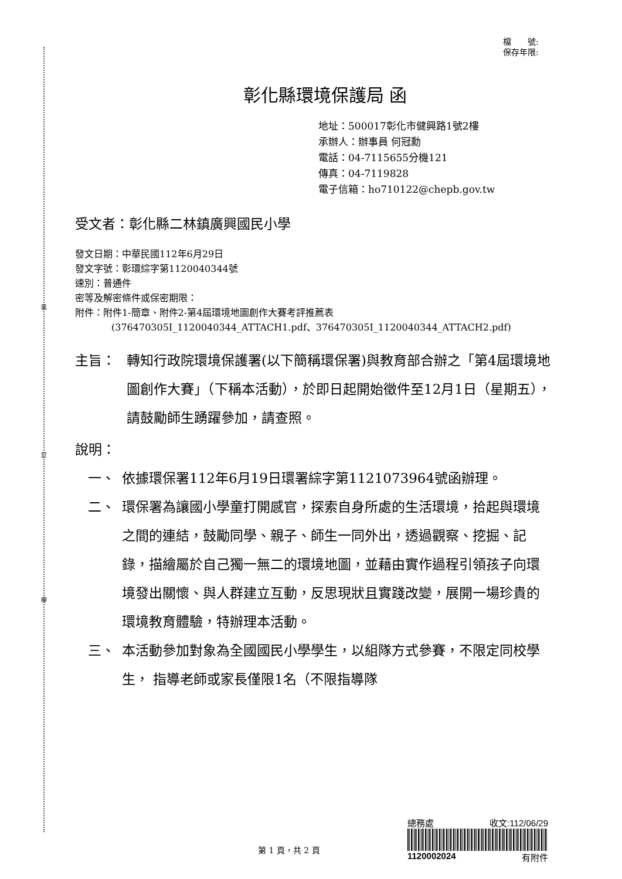裝
訂
線
檔　　號:
保存年限:
彰化縣環境保護局 函
地址：500017彰化市健興路1號2樓
承辦人：辦事員 何冠勳
電話：04-7115655分機121
傳真：04-7119828
電子信箱：ho710122@chepb.gov.tw
受文者：彰化縣二林鎮廣興國民小學
發文日期：中華民國112年6月29日
發文字號：彰環綜字第1120040344號
速別：普通件
密等及解密條件或保密期限：
附件：附件1-簡章、附件2-第4屆環境地圖創作大賽考評推薦表
(376470305I_1120040344_ATTACH1.pdf、376470305I_1120040344_ATTACH2.pdf)
主旨： 轉知行政院環境保護署(以下簡稱環保署)與教育部合辦之「第4屆環境地圖創作大賽」（下稱本活動），於即日起開始徵件至12月1日（星期五），請鼓勵師生踴躍參加，請查照。
說明：
一、 依據環保署112年6月19日環署綜字第1121073964號函辦理。
二、 環保署為讓國小學童打開感官，探索自身所處的生活環境，拾起與環境之間的連結，鼓勵同學、親子、師生一同外出，透過觀察、挖掘、記錄，描繪屬於自己獨一無二的環境地圖，並藉由實作過程引領孩子向環境發出關懷、與人群建立互動，反思現狀且實踐改變，展開一場珍貴的環境教育體驗，特辦理本活動。
三、 本活動參加對象為全國國民小學學生，以組隊方式參賽，不限定同校學生， 指導老師或家長僅限1名（不限指導隊
第 1 頁，共 2 頁
總務處 收文:112/06/29
1120002024 有附件